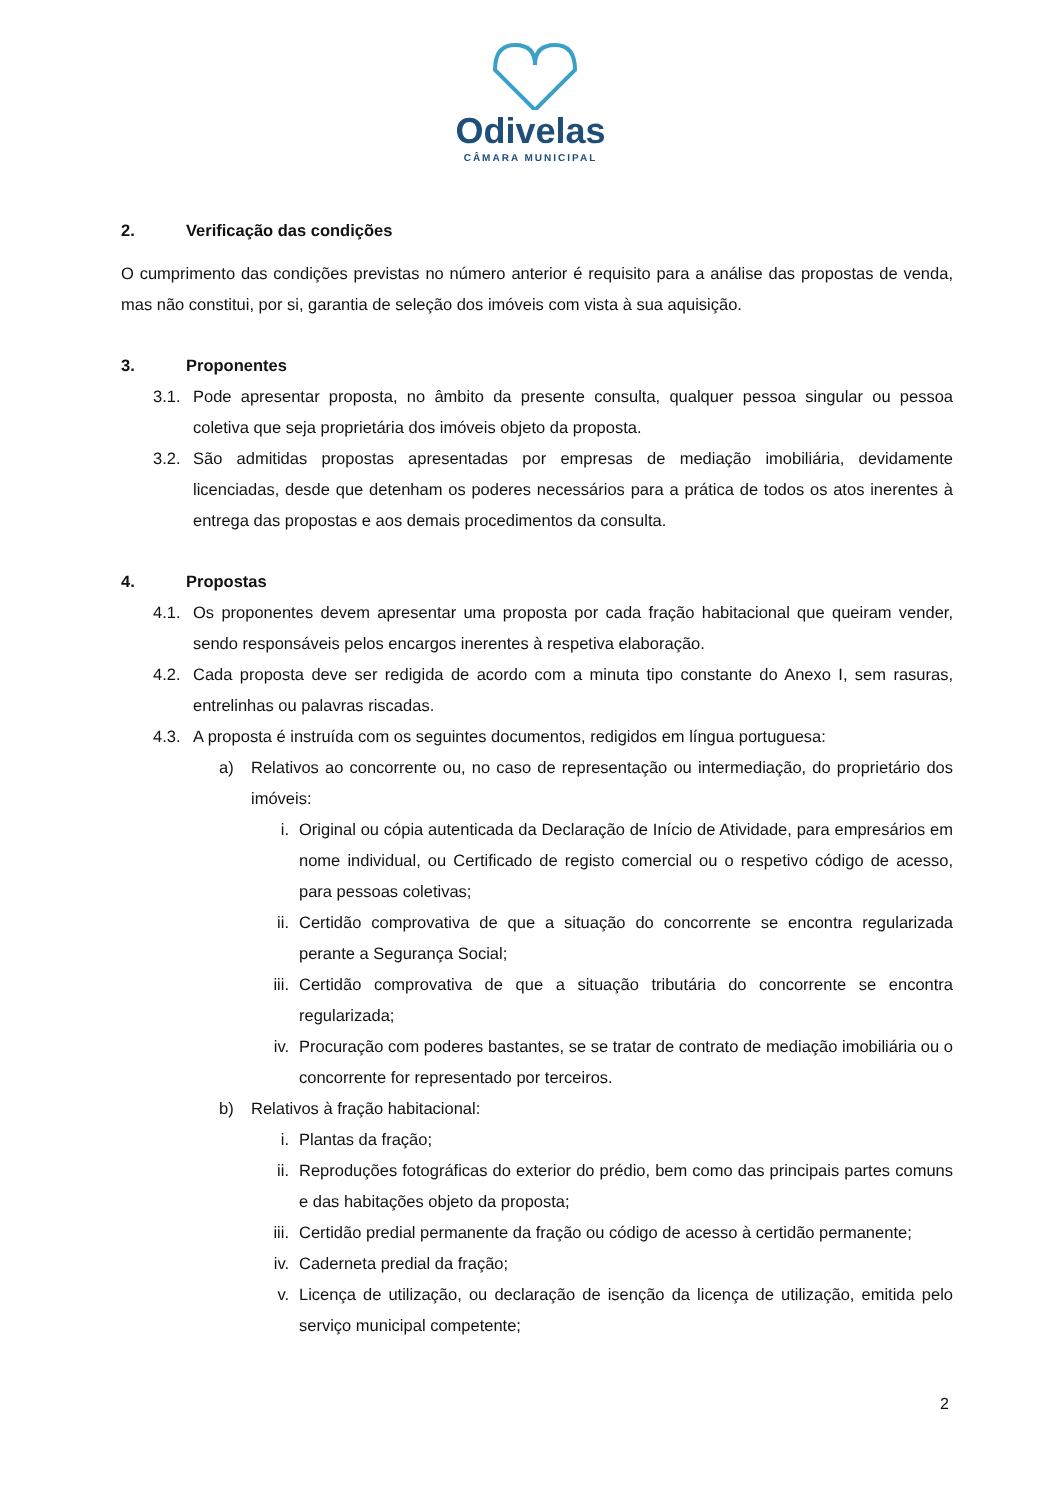Odivelas
CÂMARA MUNICIPAL
2. Verificação das condições
O cumprimento das condições previstas no número anterior é requisito para a análise das propostas de venda, mas não constitui, por si, garantia de seleção dos imóveis com vista à sua aquisição.
3. Proponentes
3.1. Pode apresentar proposta, no âmbito da presente consulta, qualquer pessoa singular ou pessoa coletiva que seja proprietária dos imóveis objeto da proposta.
3.2. São admitidas propostas apresentadas por empresas de mediação imobiliária, devidamente licenciadas, desde que detenham os poderes necessários para a prática de todos os atos inerentes à entrega das propostas e aos demais procedimentos da consulta.
4. Propostas
4.1. Os proponentes devem apresentar uma proposta por cada fração habitacional que queiram vender, sendo responsáveis pelos encargos inerentes à respetiva elaboração.
4.2. Cada proposta deve ser redigida de acordo com a minuta tipo constante do Anexo I, sem rasuras, entrelinhas ou palavras riscadas.
4.3. A proposta é instruída com os seguintes documentos, redigidos em língua portuguesa:
a) Relativos ao concorrente ou, no caso de representação ou intermediação, do proprietário dos imóveis:
i. Original ou cópia autenticada da Declaração de Início de Atividade, para empresários em nome individual, ou Certificado de registo comercial ou o respetivo código de acesso, para pessoas coletivas;
ii. Certidão comprovativa de que a situação do concorrente se encontra regularizada perante a Segurança Social;
iii. Certidão comprovativa de que a situação tributária do concorrente se encontra regularizada;
iv. Procuração com poderes bastantes, se se tratar de contrato de mediação imobiliária ou o concorrente for representado por terceiros.
b) Relativos à fração habitacional:
i. Plantas da fração;
ii. Reproduções fotográficas do exterior do prédio, bem como das principais partes comuns e das habitações objeto da proposta;
iii. Certidão predial permanente da fração ou código de acesso à certidão permanente;
iv. Caderneta predial da fração;
v. Licença de utilização, ou declaração de isenção da licença de utilização, emitida pelo serviço municipal competente;
2